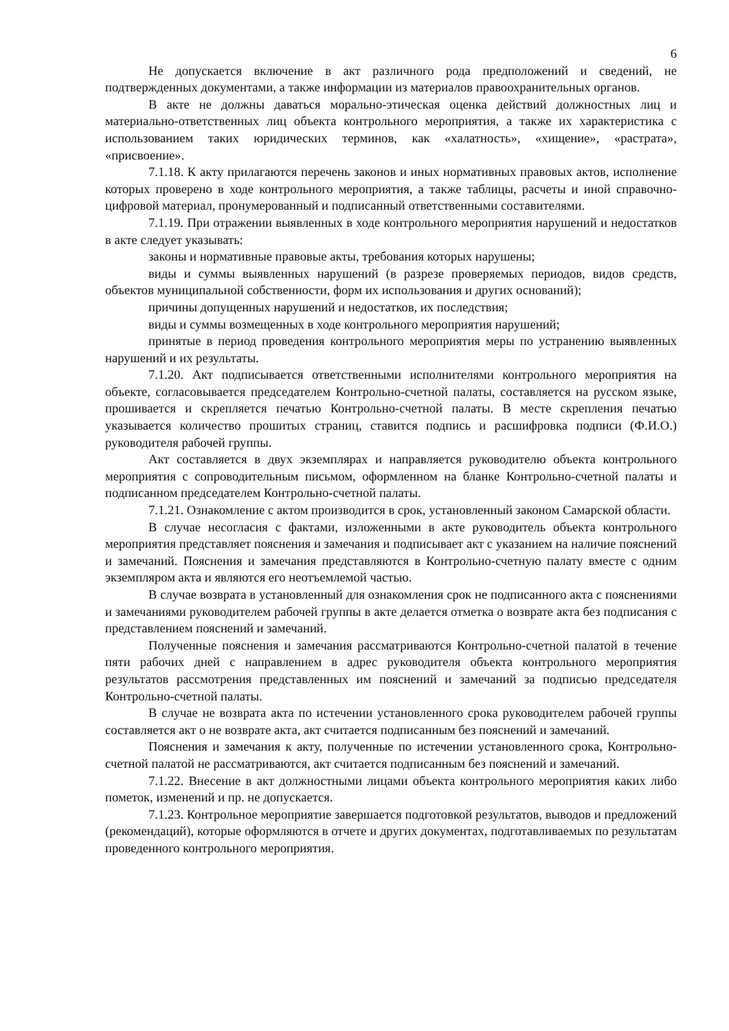6
Не допускается включение в акт различного рода предположений и сведений, не подтвержденных документами, а также информации из материалов правоохранительных органов.
В акте не должны даваться морально-этическая оценка действий должностных лиц и материально-ответственных лиц объекта контрольного мероприятия, а также их характеристика с использованием таких юридических терминов, как «халатность», «хищение», «растрата», «присвоение».
7.1.18. К акту прилагаются перечень законов и иных нормативных правовых актов, исполнение которых проверено в ходе контрольного мероприятия, а также таблицы, расчеты и иной справочно-цифровой материал, пронумерованный и подписанный ответственными составителями.
7.1.19. При отражении выявленных в ходе контрольного мероприятия нарушений и недостатков в акте следует указывать:
законы и нормативные правовые акты, требования которых нарушены;
виды и суммы выявленных нарушений (в разрезе проверяемых периодов, видов средств, объектов муниципальной собственности, форм их использования и других оснований);
причины допущенных нарушений и недостатков, их последствия;
виды и суммы возмещенных в ходе контрольного мероприятия нарушений;
принятые в период проведения контрольного мероприятия меры по устранению выявленных нарушений и их результаты.
7.1.20. Акт подписывается ответственными исполнителями контрольного мероприятия на объекте, согласовывается председателем Контрольно-счетной палаты, составляется на русском языке, прошивается и скрепляется печатью Контрольно-счетной палаты. В месте скрепления печатью указывается количество прошитых страниц, ставится подпись и расшифровка подписи (Ф.И.О.) руководителя рабочей группы.
Акт составляется в двух экземплярах и направляется руководителю объекта контрольного мероприятия с сопроводительным письмом, оформленном на бланке Контрольно-счетной палаты и подписанном председателем Контрольно-счетной палаты.
7.1.21. Ознакомление с актом производится в срок, установленный законом Самарской области.
В случае несогласия с фактами, изложенными в акте руководитель объекта контрольного мероприятия представляет пояснения и замечания и подписывает акт с указанием на наличие пояснений и замечаний. Пояснения и замечания представляются в Контрольно-счетную палату вместе с одним экземпляром акта и являются его неотъемлемой частью.
В случае возврата в установленный для ознакомления срок не подписанного акта с пояснениями и замечаниями руководителем рабочей группы в акте делается отметка о возврате акта без подписания с представлением пояснений и замечаний.
Полученные пояснения и замечания рассматриваются Контрольно-счетной палатой в течение пяти рабочих дней с направлением в адрес руководителя объекта контрольного мероприятия результатов рассмотрения представленных им пояснений и замечаний за подписью председателя Контрольно-счетной палаты.
В случае не возврата акта по истечении установленного срока руководителем рабочей группы составляется акт о не возврате акта, акт считается подписанным без пояснений и замечаний.
Пояснения и замечания к акту, полученные по истечении установленного срока, Контрольно-счетной палатой не рассматриваются, акт считается подписанным без пояснений и замечаний.
7.1.22. Внесение в акт должностными лицами объекта контрольного мероприятия каких либо пометок, изменений и пр. не допускается.
7.1.23. Контрольное мероприятие завершается подготовкой результатов, выводов и предложений (рекомендаций), которые оформляются в отчете и других документах, подготавливаемых по результатам проведенного контрольного мероприятия.